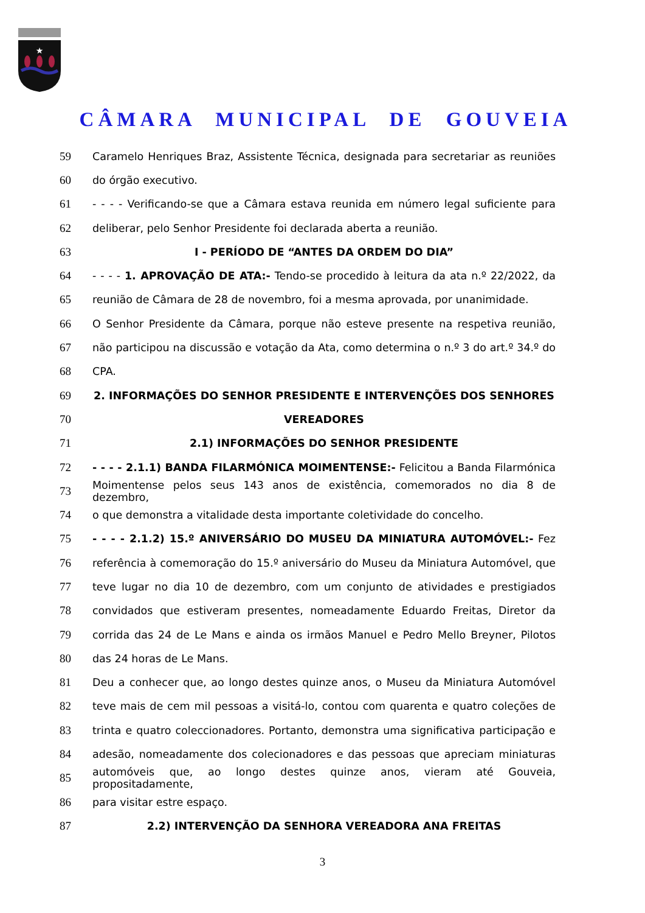★
CÂMARA MUNICIPAL DE GOUVEIA
59
Caramelo Henriques Braz, Assistente Técnica, designada para secretariar as reuniões
60 do órgão executivo.
61
- - - - Verificando-se que a Câmara estava reunida em número legal suficiente para
62 deliberar, pelo Senhor Presidente foi declarada aberta a reunião.
63 I - PERÍODO DE “ANTES DA ORDEM DO DIA”
64
- - - - 1. APROVAÇÃO DE ATA:- Tendo-se procedido à leitura da ata n.º 22/2022, da
65
reunião de Câmara de 28 de novembro, foi a mesma aprovada, por unanimidade.
66
O Senhor Presidente da Câmara, porque não esteve presente na respetiva reunião,
67
não participou na discussão e votação da Ata, como determina o n.º 3 do art.º 34.º do
68 CPA.
69 2. INFORMAÇÕES DO SENHOR PRESIDENTE E INTERVENÇÕES DOS SENHORES
70 VEREADORES
71 2.1) INFORMAÇÕES DO SENHOR PRESIDENTE
72
- - - - 2.1.1) BANDA FILARMÓNICA MOIMENTENSE:- Felicitou a Banda Filarmónica
73
Moimentense pelos seus 143 anos de existência, comemorados no dia 8 de dezembro,
74 o que demonstra a vitalidade desta importante coletividade do concelho.
75 - - - - 2.1.2) 15.º ANIVERSÁRIO DO MUSEU DA MINIATURA AUTOMÓVEL:- Fez
76
referência à comemoração do 15.º aniversário do Museu da Miniatura Automóvel, que
77
teve lugar no dia 10 de dezembro, com um conjunto de atividades e prestigiados
78
convidados que estiveram presentes, nomeadamente Eduardo Freitas, Diretor da
79
corrida das 24 de Le Mans e ainda os irmãos Manuel e Pedro Mello Breyner, Pilotos
80 das 24 horas de Le Mans.
81
Deu a conhecer que, ao longo destes quinze anos, o Museu da Miniatura Automóvel
82
teve mais de cem mil pessoas a visitá-lo, contou com quarenta e quatro coleções de
83
trinta e quatro coleccionadores. Portanto, demonstra uma significativa participação e
84
adesão, nomeadamente dos colecionadores e das pessoas que apreciam miniaturas
85
automóveis que, ao longo destes quinze anos, vieram até Gouveia, propositadamente,
86 para visitar estre espaço.
87 2.2) INTERVENÇÃO DA SENHORA VEREADORA ANA FREITAS
3